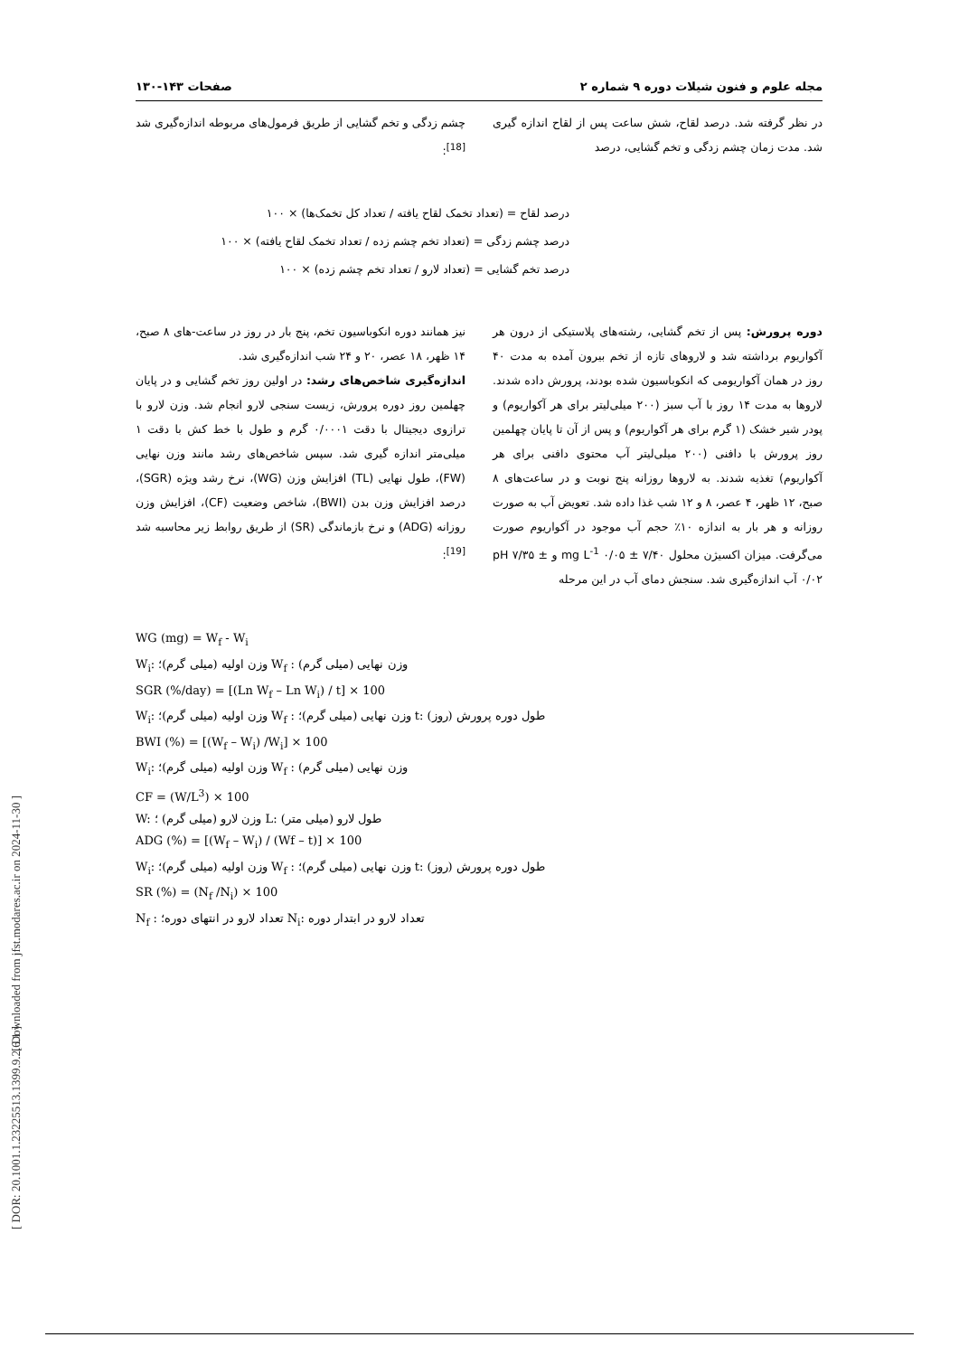[ Downloaded from jfst.modares.ac.ir on 2024-11-30 ]
[ DOR: 20.1001.1.23225513.1399.9.2.6.1 ]
مجله علوم و فنون شیلات دوره ۹ شماره ۲ صفحات ۱۴۳-۱۳۰
در نظر گرفته شد. درصد لقاح، شش ساعت پس از لقاح اندازه گیری شد. مدت زمان چشم زدگی و تخم گشایی، درصد
چشم زدگی و تخم گشایی از طریق فرمول‌های مربوطه اندازه‌گیری شد <sup>[18]</sup>:
درصد لقاح = (تعداد تخمک لقاح یافته / تعداد کل تخمک‌ها) × ۱۰۰
درصد چشم زدگی = (تعداد تخم چشم زده / تعداد تخمک لقاح یافته) × ۱۰۰
درصد تخم گشایی = (تعداد لارو / تعداد تخم چشم زده) × ۱۰۰
دوره پرورش: پس از تخم گشایی، رشته‌های پلاستیکی از درون هر آکواریوم برداشته شد و لاروهای تازه از تخم بیرون آمده به مدت ۴۰ روز در همان آکواریومی که انکوباسیون شده بودند، پرورش داده شدند. لاروها به مدت ۱۴ روز با آب سبز (۲۰۰ میلی‌لیتر برای هر آکواریوم) و پودر شیر خشک (۱ گرم برای هر آکواریوم) و پس از آن تا پایان چهلمین روز پرورش با دافنی (۲۰۰ میلی‌لیتر آب محتوی دافنی برای هر آکواریوم) تغذیه شدند. به لاروها روزانه پنج نوبت و در ساعت‌های ۸ صبح، ۱۲ ظهر، ۴ عصر، ۸ و ۱۲ شب غذا داده شد. تعویض آب به صورت روزانه و هر بار به اندازه ۱۰٪ حجم آب موجود در آکواریوم صورت می‌گرفت. میزان اکسیژن محلول ۷/۴۰ ± ۰/۰۵ mg L<sup>-1</sup> و pH ۷/۳۵ ± ۰/۰۲ آب اندازه‌گیری شد. سنجش دمای آب در این مرحله
نیز همانند دوره انکوباسیون تخم، پنج بار در روز در ساعت-های ۸ صبح، ۱۴ ظهر، ۱۸ عصر، ۲۰ و ۲۴ شب اندازه‌گیری شد.
اندازه‌گیری شاخص‌های رشد: در اولین روز تخم گشایی و در پایان چهلمین روز دوره پرورش، زیست سنجی لارو انجام شد. وزن لارو با ترازوی دیجیتال با دقت ۰/۰۰۰۱ گرم و طول با خط کش با دقت ۱ میلی‌متر اندازه گیری شد. سپس شاخص‌های رشد مانند وزن نهایی (FW)، طول نهایی (TL) افزایش وزن (WG)، نرخ رشد ویژه (SGR)، درصد افزایش وزن بدن (BWI)، شاخص وضعیت (CF)، افزایش وزن روزانه (ADG) و نرخ بازماندگی (SR) از طریق روابط زیر محاسبه شد <sup>[19]</sup>:
WG (mg) = W<sub>f</sub> - W<sub>i</sub>
W<sub>i</sub>: وزن اولیه (میلی گرم)؛ W<sub>f</sub> : وزن نهایی (میلی گرم)
SGR (%/day) = [(Ln W<sub>f</sub> – Ln W<sub>i</sub>) / t] × 100
W<sub>i</sub>: وزن اولیه (میلی گرم)؛ W<sub>f</sub> : وزن نهایی (میلی گرم)؛ t: طول دوره پرورش (روز)
BWI (%) = [(W<sub>f</sub> – W<sub>i</sub>) /W<sub>i</sub>] × 100
W<sub>i</sub>: وزن اولیه (میلی گرم)؛ W<sub>f</sub> : وزن نهایی (میلی گرم)
CF = (W/L<sup>3</sup>) × 100
W: وزن لارو (میلی گرم) ؛ L: طول لارو (میلی متر)
ADG (%) = [(W<sub>f</sub> – W<sub>i</sub>) / (Wf – t)] × 100
W<sub>i</sub>: وزن اولیه (میلی گرم)؛ W<sub>f</sub> : وزن نهایی (میلی گرم)؛ t: طول دوره پرورش (روز)
SR (%) = (N<sub>f</sub> /N<sub>i</sub>) × 100
N<sub>f</sub> : تعداد لارو در انتهای دوره؛ N<sub>i</sub>: تعداد لارو در ابتدار دوره